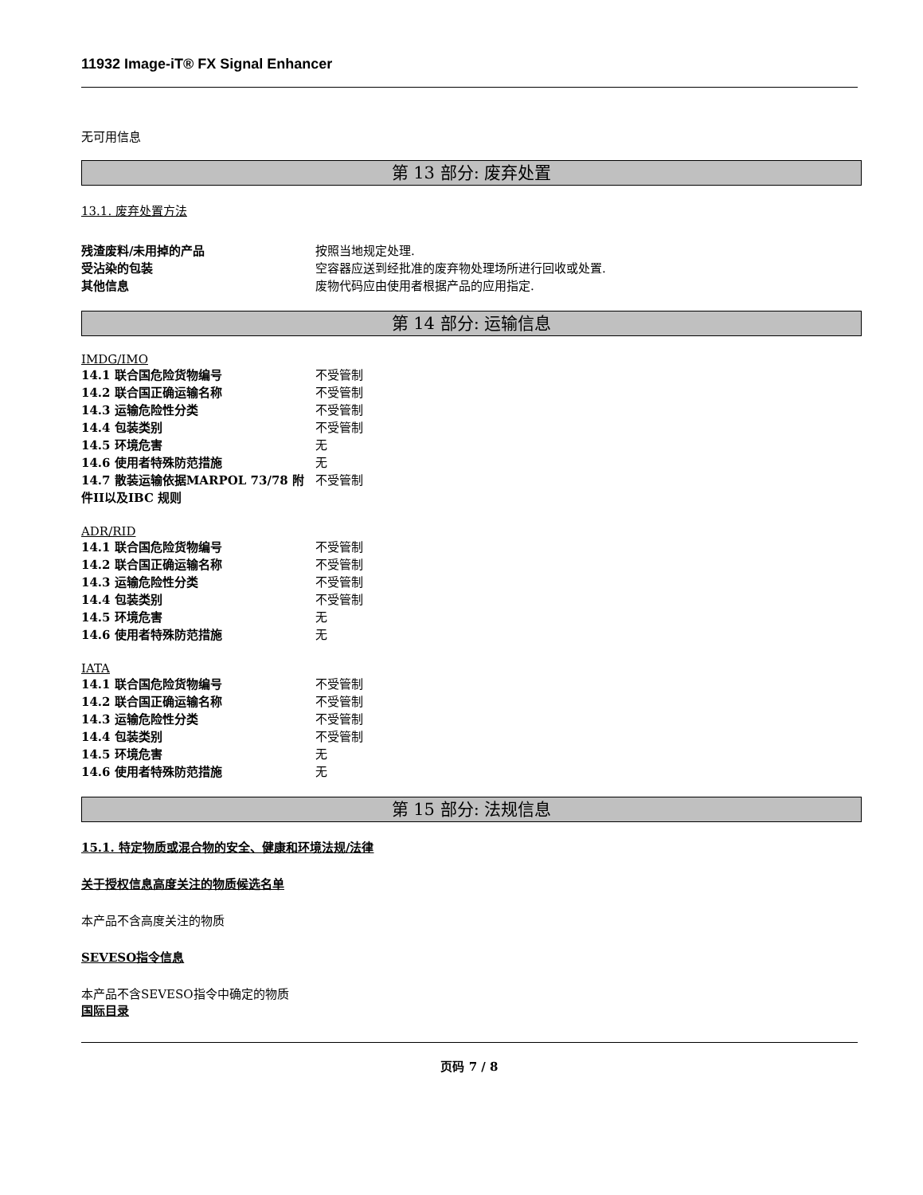11932 Image-iT® FX Signal Enhancer
无可用信息
第 13 部分: 废弃处置
13.1. 废弃处置方法
残渣废料/未用掉的产品 按照当地规定处理.
受沾染的包装 空容器应送到经批准的废弃物处理场所进行回收或处置.
其他信息 废物代码应由使用者根据产品的应用指定.
第 14 部分: 运输信息
IMDG/IMO
14.1 联合国危险货物编号 不受管制
14.2 联合国正确运输名称 不受管制
14.3 运输危险性分类 不受管制
14.4 包装类别 不受管制
14.5 环境危害 无
14.6 使用者特殊防范措施 无
14.7 散装运输依据MARPOL 73/78 附件II以及IBC 规则 不受管制
ADR/RID
14.1 联合国危险货物编号 不受管制
14.2 联合国正确运输名称 不受管制
14.3 运输危险性分类 不受管制
14.4 包装类别 不受管制
14.5 环境危害 无
14.6 使用者特殊防范措施 无
IATA
14.1 联合国危险货物编号 不受管制
14.2 联合国正确运输名称 不受管制
14.3 运输危险性分类 不受管制
14.4 包装类别 不受管制
14.5 环境危害 无
14.6 使用者特殊防范措施 无
第 15 部分: 法规信息
15.1. 特定物质或混合物的安全、健康和环境法规/法律
关于授权信息高度关注的物质候选名单
本产品不含高度关注的物质
SEVESO指令信息
本产品不含SEVESO指令中确定的物质
国际目录
页码 7 / 8